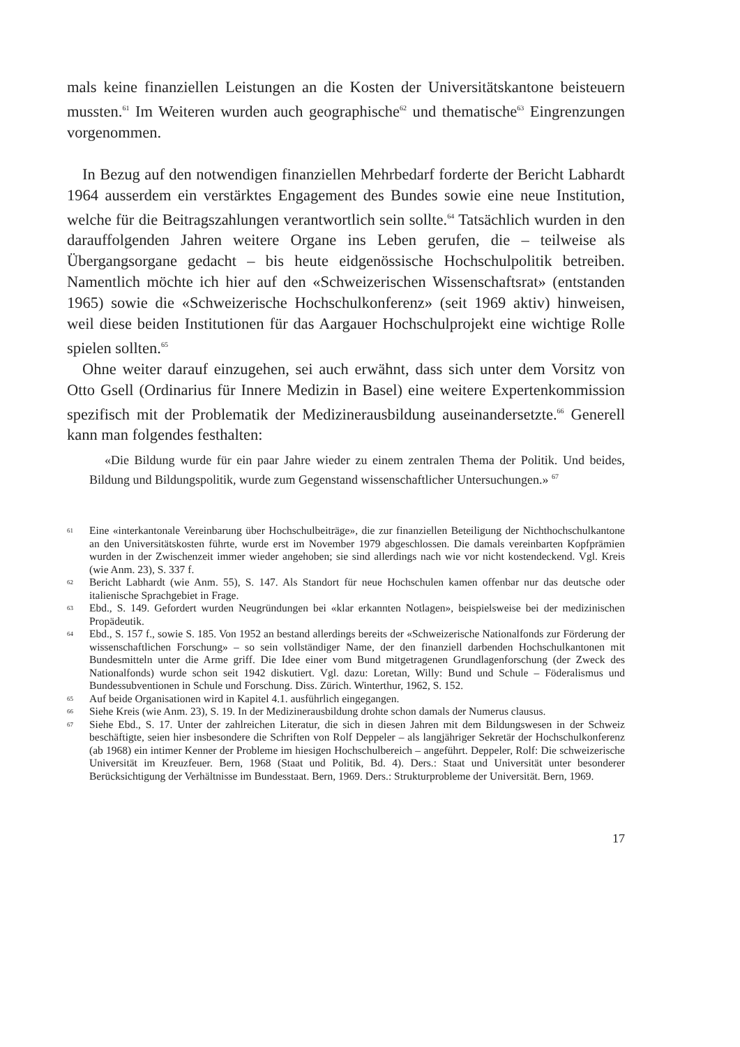mals keine finanziellen Leistungen an die Kosten der Universitätskantone beisteuern mussten.<sup>61</sup> Im Weiteren wurden auch geographische<sup>62</sup> und thematische<sup>63</sup> Eingrenzungen vorgenommen.
In Bezug auf den notwendigen finanziellen Mehrbedarf forderte der Bericht Labhardt 1964 ausserdem ein verstärktes Engagement des Bundes sowie eine neue Institution, welche für die Beitragszahlungen verantwortlich sein sollte.<sup>64</sup> Tatsächlich wurden in den darauffolgenden Jahren weitere Organe ins Leben gerufen, die – teilweise als Übergangsorgane gedacht – bis heute eidgenössische Hochschulpolitik betreiben. Namentlich möchte ich hier auf den «Schweizerischen Wissenschaftsrat» (entstanden 1965) sowie die «Schweizerische Hochschulkonferenz» (seit 1969 aktiv) hinweisen, weil diese beiden Institutionen für das Aargauer Hochschulprojekt eine wichtige Rolle spielen sollten.<sup>65</sup>
Ohne weiter darauf einzugehen, sei auch erwähnt, dass sich unter dem Vorsitz von Otto Gsell (Ordinarius für Innere Medizin in Basel) eine weitere Expertenkommission spezifisch mit der Problematik der Medizinerausbildung auseinandersetzte.<sup>66</sup> Generell kann man folgendes festhalten:
«Die Bildung wurde für ein paar Jahre wieder zu einem zentralen Thema der Politik. Und beides, Bildung und Bildungspolitik, wurde zum Gegenstand wissenschaftlicher Untersuchungen.» <sup>67</sup>
61 Eine «interkantonale Vereinbarung über Hochschulbeiträge», die zur finanziellen Beteiligung der Nichthochschulkantone an den Universitätskosten führte, wurde erst im November 1979 abgeschlossen. Die damals vereinbarten Kopfprämien wurden in der Zwischenzeit immer wieder angehoben; sie sind allerdings nach wie vor nicht kostendeckend. Vgl. Kreis (wie Anm. 23), S. 337 f.
62 Bericht Labhardt (wie Anm. 55), S. 147. Als Standort für neue Hochschulen kamen offenbar nur das deutsche oder italienische Sprachgebiet in Frage.
63 Ebd., S. 149. Gefordert wurden Neugründungen bei «klar erkannten Notlagen», beispielsweise bei der medizinischen Propädeutik.
64 Ebd., S. 157 f., sowie S. 185. Von 1952 an bestand allerdings bereits der «Schweizerische Nationalfonds zur Förderung der wissenschaftlichen Forschung» – so sein vollständiger Name, der den finanziell darbenden Hochschulkantonen mit Bundesmitteln unter die Arme griff. Die Idee einer vom Bund mitgetragenen Grundlagenforschung (der Zweck des Nationalfonds) wurde schon seit 1942 diskutiert. Vgl. dazu: Loretan, Willy: Bund und Schule – Föderalismus und Bundessubventionen in Schule und Forschung. Diss. Zürich. Winterthur, 1962, S. 152.
65 Auf beide Organisationen wird in Kapitel 4.1. ausführlich eingegangen.
66 Siehe Kreis (wie Anm. 23), S. 19. In der Medizinerausbildung drohte schon damals der Numerus clausus.
67 Siehe Ebd., S. 17. Unter der zahlreichen Literatur, die sich in diesen Jahren mit dem Bildungswesen in der Schweiz beschäftigte, seien hier insbesondere die Schriften von Rolf Deppeler – als langjähriger Sekretär der Hochschulkonferenz (ab 1968) ein intimer Kenner der Probleme im hiesigen Hochschulbereich – angeführt. Deppeler, Rolf: Die schweizerische Universität im Kreuzfeuer. Bern, 1968 (Staat und Politik, Bd. 4). Ders.: Staat und Universität unter besonderer Berücksichtigung der Verhältnisse im Bundesstaat. Bern, 1969. Ders.: Strukturprobleme der Universität. Bern, 1969.
17